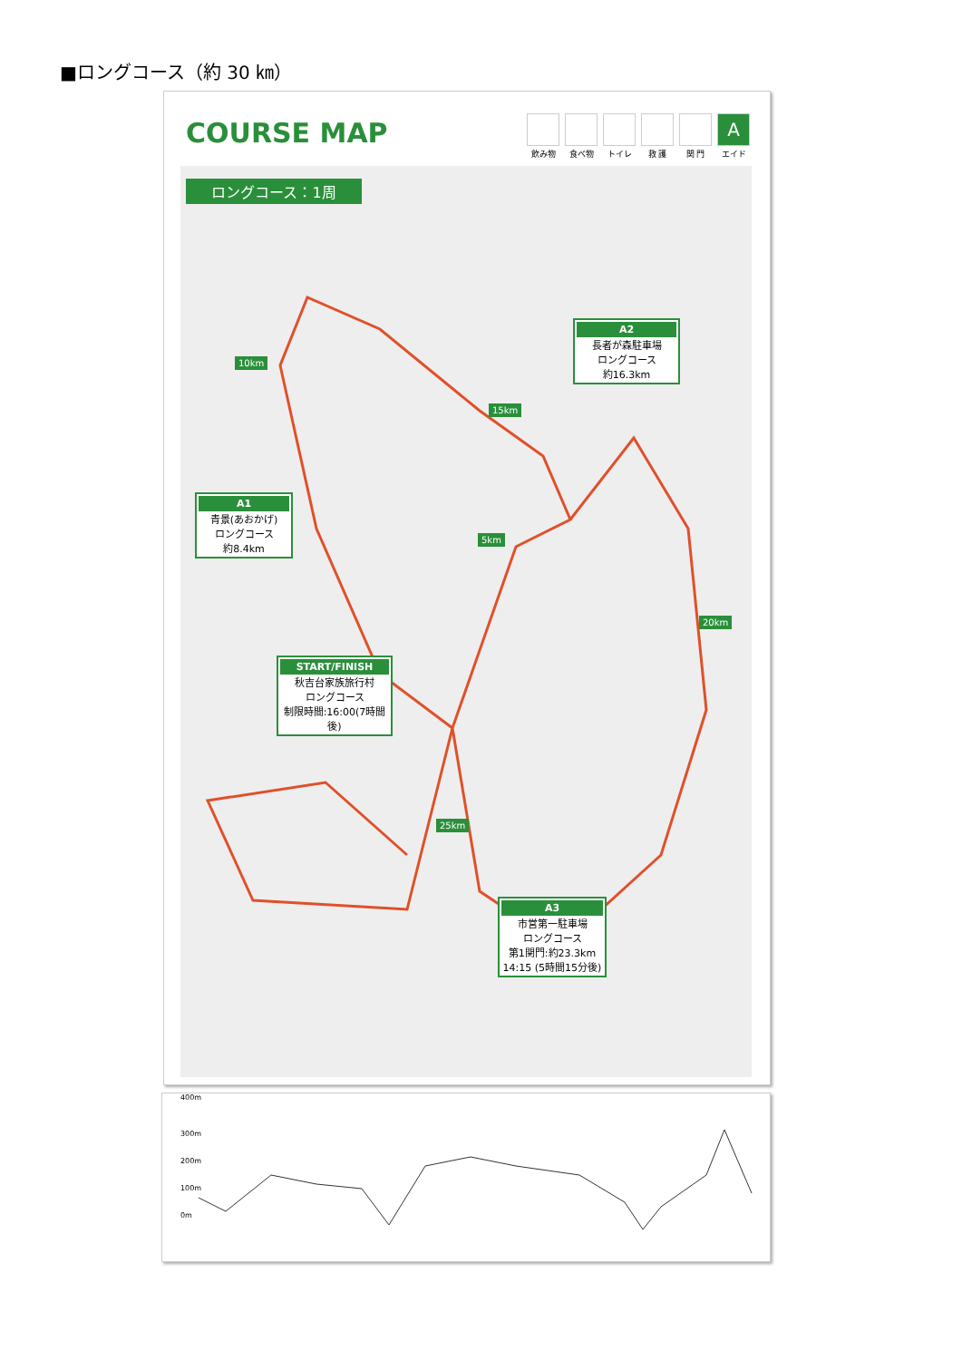■ロングコース（約 30 ㎞）
COURSE MAP
飲み物 食べ物 トイレ 救 護 関 門
Aエイド
ロングコース：1周
10km
15km
5km
20km
25km
A2
長者が森駐車場
ロングコース
約16.3km
A1
青景(あおかげ)
ロングコース
約8.4km
START/FINISH
秋吉台家族旅行村
ロングコース
制限時間:16:00(7時間後)
A3
市営第一駐車場
ロングコース
第1関門:約23.3km
14:15 (5時間15分後)
400m
300m
200m
100m
0m